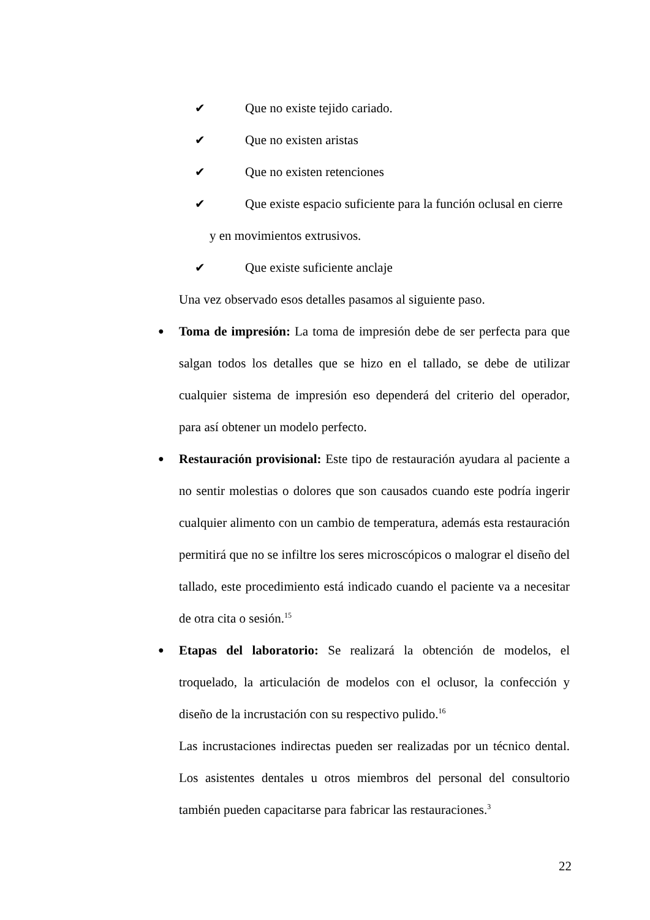✔ Que no existe tejido cariado.
✔ Que no existen aristas
✔ Que no existen retenciones
✔ Que existe espacio suficiente para la función oclusal en cierre
y en movimientos extrusivos.
✔ Que existe suficiente anclaje
Una vez observado esos detalles pasamos al siguiente paso.
● Toma de impresión: La toma de impresión debe de ser perfecta para que salgan todos los detalles que se hizo en el tallado, se debe de utilizar cualquier sistema de impresión eso dependerá del criterio del operador, para así obtener un modelo perfecto.
● Restauración provisional: Este tipo de restauración ayudara al paciente a no sentir molestias o dolores que son causados cuando este podría ingerir cualquier alimento con un cambio de temperatura, además esta restauración permitirá que no se infiltre los seres microscópicos o malograr el diseño del tallado, este procedimiento está indicado cuando el paciente va a necesitar de otra cita o sesión.<sup>15</sup>
● Etapas del laboratorio: Se realizará la obtención de modelos, el troquelado, la articulación de modelos con el oclusor, la confección y diseño de la incrustación con su respectivo pulido.<sup>16</sup>
Las incrustaciones indirectas pueden ser realizadas por un técnico dental. Los asistentes dentales u otros miembros del personal del consultorio también pueden capacitarse para fabricar las restauraciones.<sup>3</sup>
22